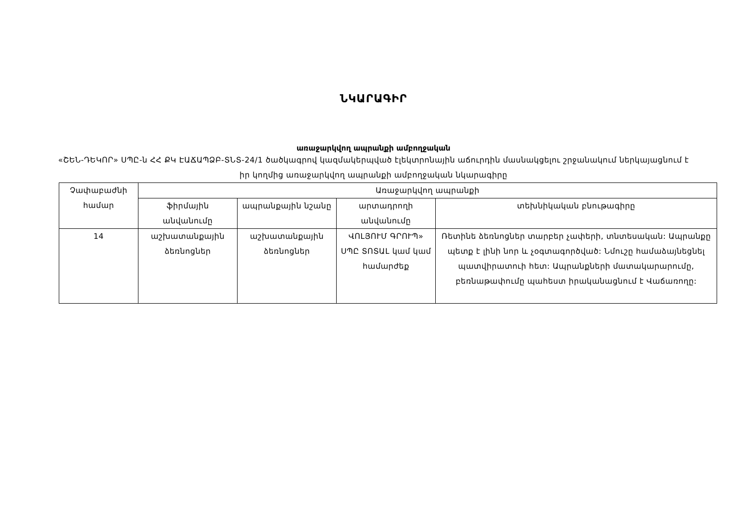ՆԿԱՐԱԳԻՐ
առաջարկվող ապրանքի ամբողջական
«ՇԵՆ-ԴԵԿՈՐ» ՍՊԸ-ն ՀՀ ՔԿ ԷԱՃԱՊՁԲ-ՏՆՏ-24/1 ծածկագրով կազմակերպված էլեկտրոնային աճուրդին մասնակցելու շրջանակում ներկայացնում է իր կողմից առաջարկվող ապրանքի ամբողջական նկարագիրը
| Չափաբաժնի համար | Առաջարկվող ապրանքի | | | |
| --- | --- | --- | --- | --- |
| | ֆիրմային անվանումը | ապրանքային նշանը | արտադրողի անվանումը | տեխնիկական բնութագիրը |
| 14 | աշխատանքային ձեռնոցներ | աշխատանքային ձեռնոցներ | ՎՈԼՅՈՒՄ ԳՐՈՒՊ» ՍՊԸ ՏՈՏԱԼ կամ կամ համարժեք | Ռետինե ձեռնոցներ տարբեր չափերի, տնտեսական: Ապրանքը պետք է լինի նոր և չօգտագործված: Նմուշը համաձայնեցնել պատվիրատուի հետ: Ապրանքների մատակարարումը, բեռնաթափումը պահեստ իրականացնում է Վաճառողը: |